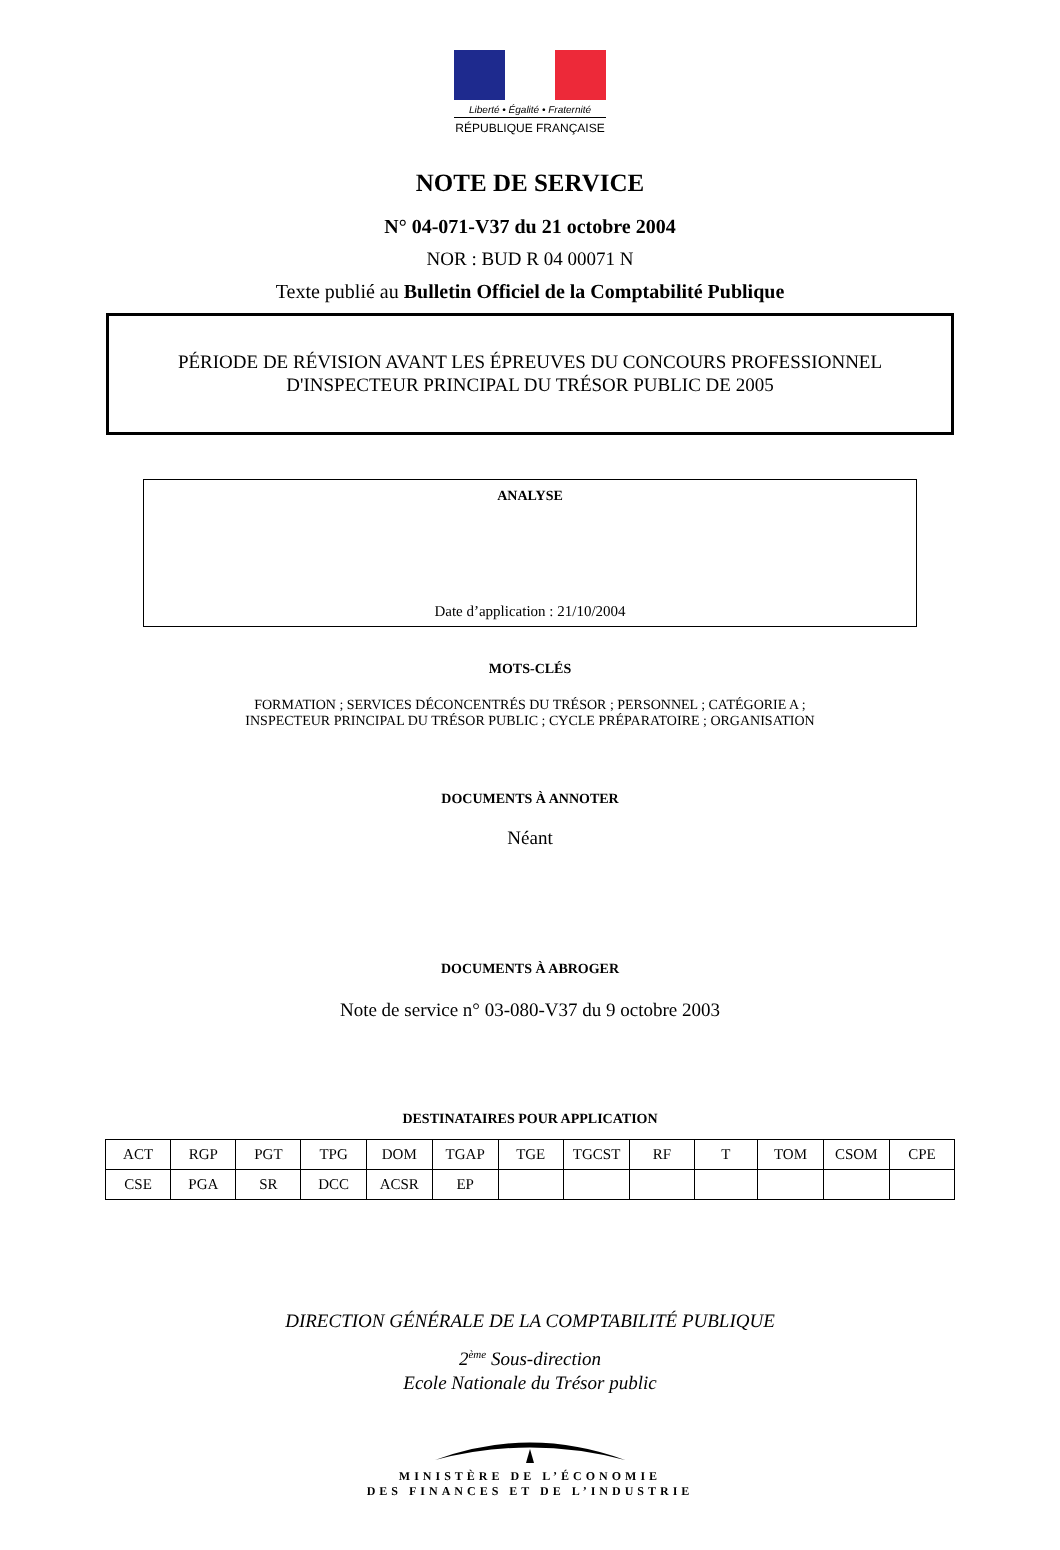Liberté • Égalité • Fraternité
RÉPUBLIQUE FRANÇAISE
NOTE DE SERVICE
N° 04-071-V37 du 21 octobre 2004
NOR : BUD R 04 00071 N
Texte publié au Bulletin Officiel de la Comptabilité Publique
PÉRIODE DE RÉVISION AVANT LES ÉPREUVES DU CONCOURS PROFESSIONNEL
D'INSPECTEUR PRINCIPAL DU TRÉSOR PUBLIC DE 2005
ANALYSE
Date d’application : 21/10/2004
MOTS-CLÉS
FORMATION ; SERVICES DÉCONCENTRÉS DU TRÉSOR ; PERSONNEL ; CATÉGORIE A ;
INSPECTEUR PRINCIPAL DU TRÉSOR PUBLIC ; CYCLE PRÉPARATOIRE ; ORGANISATION
DOCUMENTS À ANNOTER
Néant
DOCUMENTS À ABROGER
Note de service n° 03-080-V37 du 9 octobre 2003
DESTINATAIRES POUR APPLICATION
| ACT | RGP | PGT | TPG | DOM | TGAP | TGE | TGCST | RF | T | TOM | CSOM | CPE |
| CSE | PGA | SR | DCC | ACSR | EP | | | | | | | |
DIRECTION GÉNÉRALE DE LA COMPTABILITÉ PUBLIQUE
2<sup>ème</sup> Sous-direction
Ecole Nationale du Trésor public
MINISTÈRE DE L’ÉCONOMIE
DES FINANCES ET DE L’INDUSTRIE